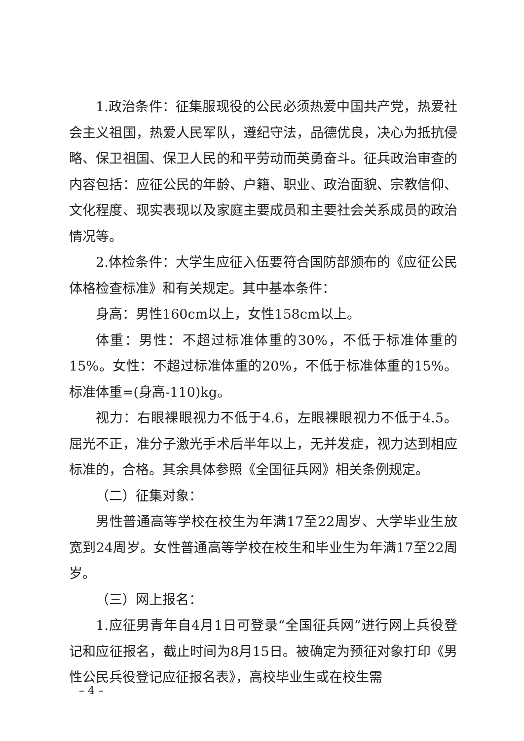1.政治条件：征集服现役的公民必须热爱中国共产党，热爱社会主义祖国，热爱人民军队，遵纪守法，品德优良，决心为抵抗侵略、保卫祖国、保卫人民的和平劳动而英勇奋斗。征兵政治审查的内容包括：应征公民的年龄、户籍、职业、政治面貌、宗教信仰、文化程度、现实表现以及家庭主要成员和主要社会关系成员的政治情况等。
2.体检条件：大学生应征入伍要符合国防部颁布的《应征公民体格检查标准》和有关规定。其中基本条件：
身高：男性160cm以上，女性158cm以上。
体重：男性：不超过标准体重的30%，不低于标准体重的15%。女性：不超过标准体重的20%，不低于标准体重的15%。标准体重=(身高-110)kg。
视力：右眼裸眼视力不低于4.6，左眼裸眼视力不低于4.5。屈光不正，准分子激光手术后半年以上，无并发症，视力达到相应标准的，合格。其余具体参照《全国征兵网》相关条例规定。
（二）征集对象：
男性普通高等学校在校生为年满17至22周岁、大学毕业生放宽到24周岁。女性普通高等学校在校生和毕业生为年满17至22周岁。
（三）网上报名：
1.应征男青年自4月1日可登录“全国征兵网”进行网上兵役登记和应征报名，截止时间为8月15日。被确定为预征对象打印《男性公民兵役登记应征报名表》，高校毕业生或在校生需
– 4 –